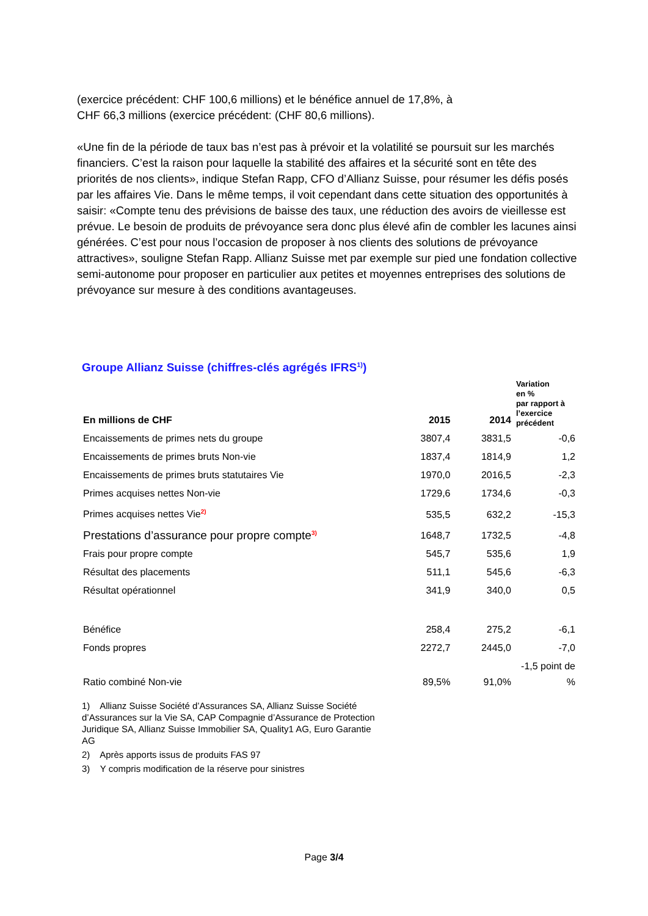(exercice précédent: CHF 100,6 millions) et le bénéfice annuel de 17,8%, à
CHF 66,3 millions (exercice précédent: (CHF 80,6 millions).
«Une fin de la période de taux bas n’est pas à prévoir et la volatilité se poursuit sur les marchés financiers. C’est la raison pour laquelle la stabilité des affaires et la sécurité sont en tête des priorités de nos clients», indique Stefan Rapp, CFO d’Allianz Suisse, pour résumer les défis posés par les affaires Vie. Dans le même temps, il voit cependant dans cette situation des opportunités à saisir: «Compte tenu des prévisions de baisse des taux, une réduction des avoirs de vieillesse est prévue. Le besoin de produits de prévoyance sera donc plus élevé afin de combler les lacunes ainsi générées. C’est pour nous l’occasion de proposer à nos clients des solutions de prévoyance attractives», souligne Stefan Rapp. Allianz Suisse met par exemple sur pied une fondation collective semi-autonome pour proposer en particulier aux petites et moyennes entreprises des solutions de prévoyance sur mesure à des conditions avantageuses.
Groupe Allianz Suisse (chiffres-clés agrégés IFRS<sup>1)</sup>)
| En millions de CHF | 2015 | 2014 | Variation en % par rapport à l’exercice précédent |
| --- | --- | --- | --- |
| Encaissements de primes nets du groupe | 3807,4 | 3831,5 | -0,6 |
| Encaissements de primes bruts Non-vie | 1837,4 | 1814,9 | 1,2 |
| Encaissements de primes bruts statutaires Vie | 1970,0 | 2016,5 | -2,3 |
| Primes acquises nettes Non-vie | 1729,6 | 1734,6 | -0,3 |
| Primes acquises nettes Vie<sup>2)</sup> | 535,5 | 632,2 | -15,3 |
| Prestations d’assurance pour propre compte<sup>3)</sup> | 1648,7 | 1732,5 | -4,8 |
| Frais pour propre compte | 545,7 | 535,6 | 1,9 |
| Résultat des placements | 511,1 | 545,6 | -6,3 |
| Résultat opérationnel | 341,9 | 340,0 | 0,5 |
| Bénéfice | 258,4 | 275,2 | -6,1 |
| Fonds propres | 2272,7 | 2445,0 | -7,0 |
| Ratio combiné Non-vie | 89,5% | 91,0% | -1,5 point de % |
1) Allianz Suisse Société d’Assurances SA, Allianz Suisse Société d’Assurances sur la Vie SA, CAP Compagnie d’Assurance de Protection Juridique SA, Allianz Suisse Immobilier SA, Quality1 AG, Euro Garantie AG
2) Après apports issus de produits FAS 97
3) Y compris modification de la réserve pour sinistres
Page 3/4